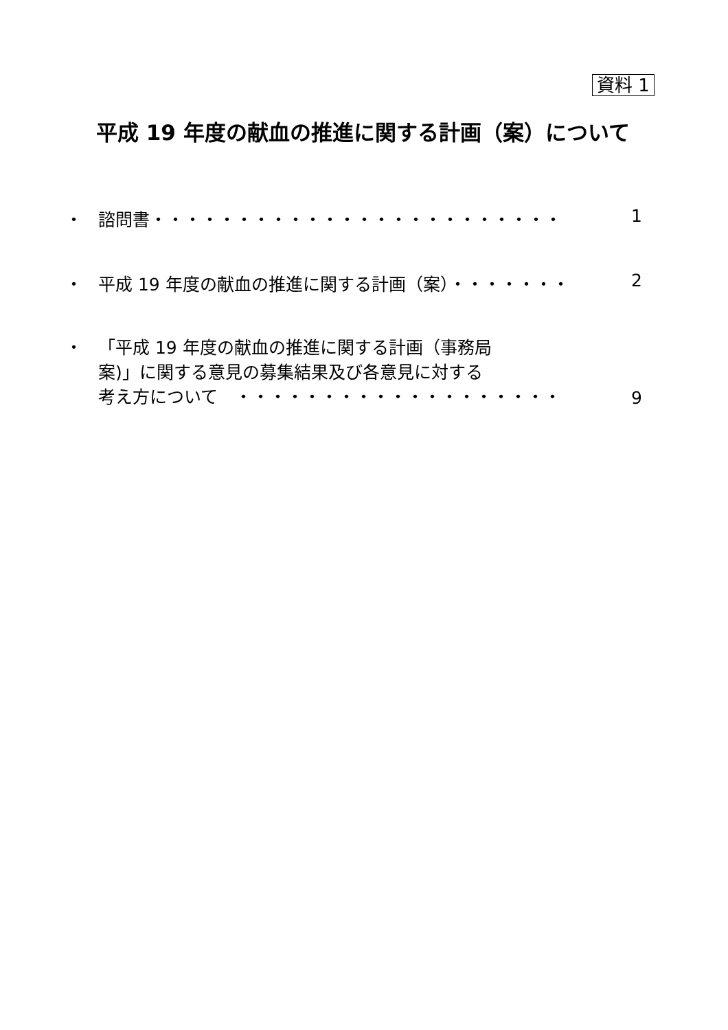資料 1
平成 19 年度の献血の推進に関する計画（案）について
・ 諮問書・・・・・・・・・・・・・・・・・・・・・・・・ 1
・ 平成 19 年度の献血の推進に関する計画（案）・・・・・・・ 2
・ 「平成 19 年度の献血の推進に関する計画（事務局
案)」に関する意見の募集結果及び各意見に対する
考え方について　・・・・・・・・・・・・・・・・・・・ 9